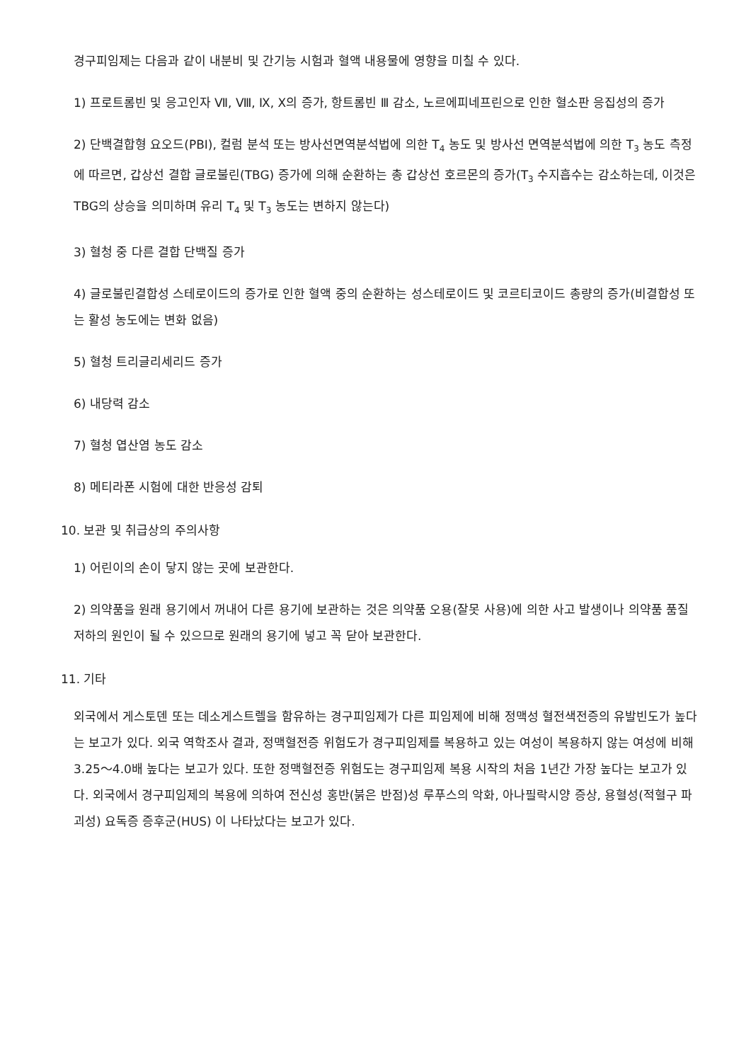경구피임제는 다음과 같이 내분비 및 간기능 시험과 혈액 내용물에 영향을 미칠 수 있다.
1) 프로트롬빈 및 응고인자 Ⅶ, Ⅷ, Ⅸ, Ⅹ의 증가, 항트롬빈 Ⅲ 감소, 노르에피네프린으로 인한 혈소판 응집성의 증가
2) 단백결합형 요오드(PBI), 컬럼 분석 또는 방사선면역분석법에 의한 T<sub>4</sub> 농도 및 방사선 면역분석법에 의한 T<sub>3</sub> 농도 측정에 따르면, 갑상선 결합 글로불린(TBG) 증가에 의해 순환하는 총 갑상선 호르몬의 증가(T<sub>3</sub> 수지흡수는 감소하는데, 이것은 TBG의 상승을 의미하며 유리 T<sub>4</sub> 및 T<sub>3</sub> 농도는 변하지 않는다)
3) 혈청 중 다른 결합 단백질 증가
4) 글로불린결합성 스테로이드의 증가로 인한 혈액 중의 순환하는 성스테로이드 및 코르티코이드 총량의 증가(비결합성 또는 활성 농도에는 변화 없음)
5) 혈청 트리글리세리드 증가
6) 내당력 감소
7) 혈청 엽산염 농도 감소
8) 메티라폰 시험에 대한 반응성 감퇴
10. 보관 및 취급상의 주의사항
1) 어린이의 손이 닿지 않는 곳에 보관한다.
2) 의약품을 원래 용기에서 꺼내어 다른 용기에 보관하는 것은 의약품 오용(잘못 사용)에 의한 사고 발생이나 의약품 품질 저하의 원인이 될 수 있으므로 원래의 용기에 넣고 꼭 닫아 보관한다.
11. 기타
외국에서 게스토덴 또는 데소게스트렐을 함유하는 경구피임제가 다른 피임제에 비해 정맥성 혈전색전증의 유발빈도가 높다는 보고가 있다. 외국 역학조사 결과, 정맥혈전증 위험도가 경구피임제를 복용하고 있는 여성이 복용하지 않는 여성에 비해 3.25～4.0배 높다는 보고가 있다. 또한 정맥혈전증 위험도는 경구피임제 복용 시작의 처음 1년간 가장 높다는 보고가 있다. 외국에서 경구피임제의 복용에 의하여 전신성 홍반(붉은 반점)성 루푸스의 악화, 아나필락시양 증상, 용혈성(적혈구 파괴성) 요독증 증후군(HUS) 이 나타났다는 보고가 있다.